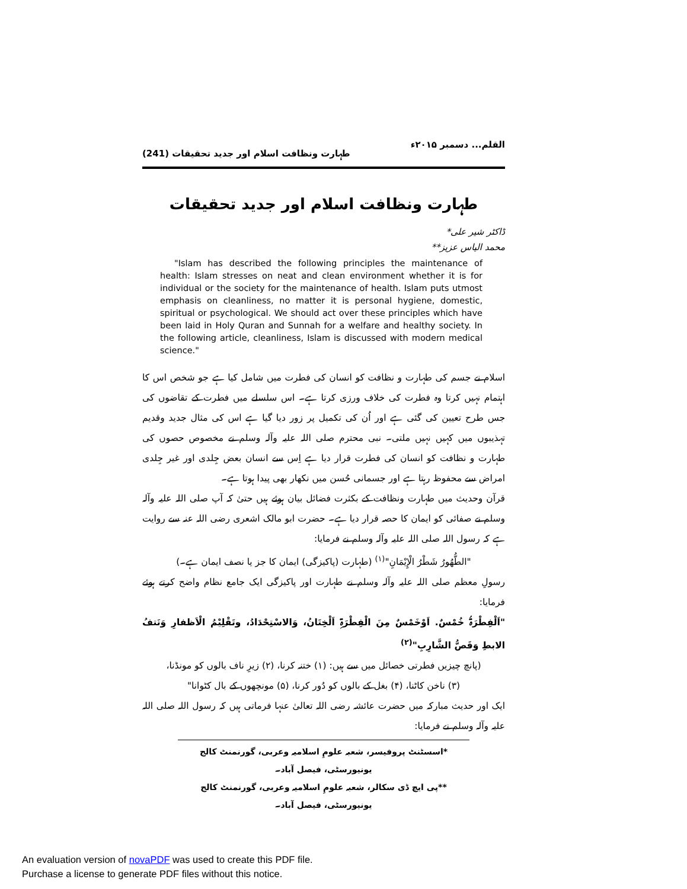القلم... دسمبر ۲۰۱۵ء طہارت ونظافت اسلام اور جدید تحقیقات (241)
طہارت ونظافت اسلام اور جدید تحقیقات
ڈاکٹر شیر علی*
محمد الیاس عزیز**
"Islam has described the following principles the maintenance of health: Islam stresses on neat and clean environment whether it is for individual or the society for the maintenance of health. Islam puts utmost emphasis on cleanliness, no matter it is personal hygiene, domestic, spiritual or psychological. We should act over these principles which have been laid in Holy Quran and Sunnah for a welfare and healthy society. In the following article, cleanliness, Islam is discussed with modern medical science."
اسلام نے جسم کی طہارت و نظافت کو انسان کی فطرت میں شامل کیا ہے جو شخص اس کا اہتمام نہیں کرتا وہ فطرت کی خلاف ورزی کرتا ہے۔ اس سلسلے میں فطرت کے تقاضوں کی جس طرح تعیین کی گئی ہے اور اُن کی تکمیل پر زور دیا گیا ہے اس کی مثال جدید وقدیم تہذیبوں میں کہیں نہیں ملتی۔ نبی محترم صلی اللہ علیہ وآلہ وسلم نے مخصوص حصوں کی طہارت و نظافت کو انسان کی فطرت قرار دیا ہے اِس سے انسان بعض جِلدی اور غیر جِلدی امراض سے محفوظ رہتا ہے اور جسمانی حُسن میں نکھار بھی پیدا ہوتا ہے۔
قرآن وحدیث میں طہارت ونظافت کے بکثرت فضائل بیان ہوئے ہیں حتیٰ کہ آپ صلی اللہ علیہ وآلہ وسلم نے صفائی کو ایمان کا حصہ قرار دیا ہے۔ حضرت ابو مالک اشعری رضی اللہ عنہ سے روایت ہے کہ رسول اللہ صلی اللہ علیہ وآلہ وسلم نے فرمایا:
"الطُّھُورُ شَطْرُ الْإِیْمَانِ"<sup>(۱)</sup> (طہارت (پاکیزگی) ایمان کا جز یا نصف ایمان ہے۔)
رسولِ معظم صلی اللہ علیہ وآلہ وسلم نے طہارت اور پاکیزگی ایک جامع نظام واضح کرتے ہوئے فرمایا:
"اَلْفِطْرَۃُ خُمْسٌ. اَوْخَمْسٌ مِنَ الْفِطْرَۃِ اَلْخِتَانُ، وَالاسْتِحْدَادُ، وتَقْلِیْمُ الْاَظفارِ وَنَتفُ الابطِ وَقَصُّ الشَّارِبِ"<sup>(۲)</sup>
(پانچ چیزیں فطرتی خصائل میں سے ہیں: (۱) ختنہ کرنا، (۲) زیرِ ناف بالوں کو مونڈنا،
(۳) ناخن کاٹنا، (۴) بغل کے بالوں کو دُور کرنا، (۵) مونچھوں کے بال کٹوانا"
ایک اور حدیث مبارکہ میں حضرت عائشہ رضی اللہ تعالیٰ عنہا فرماتی ہیں کہ رسول اللہ صلی اللہ علیہ وآلہ وسلم نے فرمایا:
*اسسٹنٹ پروفیسر، شعبہ علومِ اسلامیہ وعربی، گورنمنٹ کالج یونیورسٹی، فیصل آباد۔
**پی ایچ ڈی سکالر، شعبہ علومِ اسلامیہ وعربی، گورنمنٹ کالج یونیورسٹی، فیصل آباد۔
An evaluation version of novaPDF was used to create this PDF file.
Purchase a license to generate PDF files without this notice.